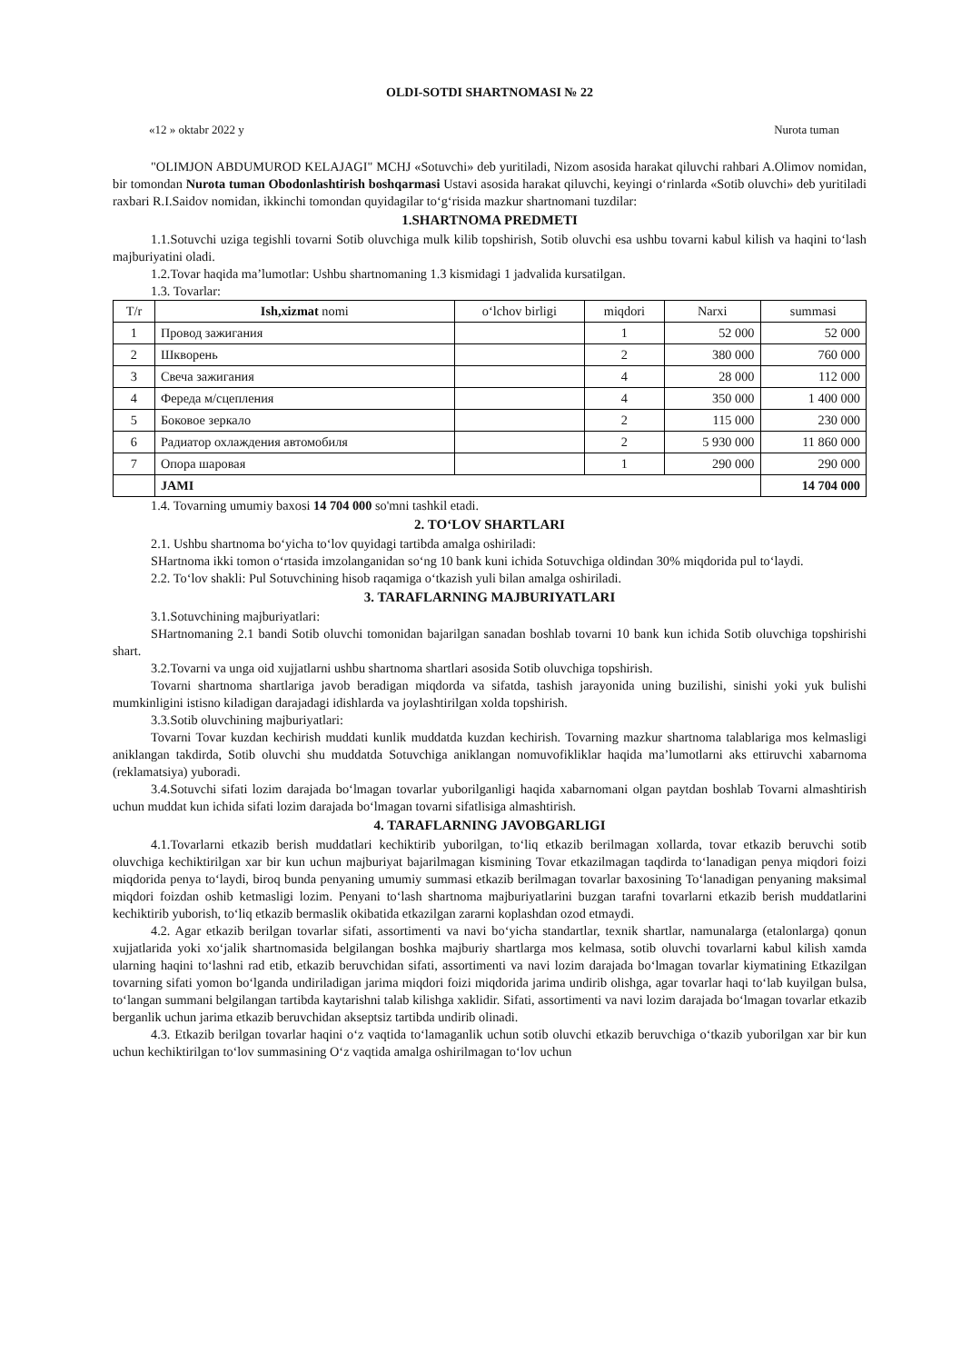OLDI-SOTDI SHARTNOMASI № 22
«12 » oktabr 2022 y Nurota tuman
"OLIMJON ABDUMUROD KELAJAGI" MCHJ «Sotuvchi» deb yuritiladi, Nizom asosida harakat qiluvchi rahbari A.Olimov nomidan, bir tomondan Nurota tuman Obodonlashtirish boshqarmasi Ustavi asosida harakat qiluvchi, keyingi o‘rinlarda «Sotib oluvchi» deb yuritiladi raxbari R.I.Saidov nomidan, ikkinchi tomondan quyidagilar to‘g‘risida mazkur shartnomani tuzdilar:
1.SHARTNOMA PREDMETI
1.1.Sotuvchi uziga tegishli tovarni Sotib oluvchiga mulk kilib topshirish, Sotib oluvchi esa ushbu tovarni kabul kilish va haqini to‘lash majburiyatini oladi.
1.2.Tovar haqida ma’lumotlar: Ushbu shartnomaning 1.3 kismidagi 1 jadvalida kursatilgan.
1.3. Tovarlar:
| T/r | Ish,xizmat nomi | o‘lchov birligi | miqdori | Narxi | summasi |
| --- | --- | --- | --- | --- | --- |
| 1 | Провод зажигания | | 1 | 52 000 | 52 000 |
| 2 | Шкворень | | 2 | 380 000 | 760 000 |
| 3 | Свеча зажигания | | 4 | 28 000 | 112 000 |
| 4 | Фереда м/сцепления | | 4 | 350 000 | 1 400 000 |
| 5 | Боковое зеркало | | 2 | 115 000 | 230 000 |
| 6 | Радиатор охлаждения автомобиля | | 2 | 5 930 000 | 11 860 000 |
| 7 | Опора шаровая | | 1 | 290 000 | 290 000 |
| | JAMI | | | | 14 704 000 |
1.4. Tovarning umumiy baxosi 14 704 000 so'mni tashkil etadi.
2. TO‘LOV SHARTLARI
2.1. Ushbu shartnoma bo‘yicha to‘lov quyidagi tartibda amalga oshiriladi:
SHartnoma ikki tomon o‘rtasida imzolanganidan so‘ng 10 bank kuni ichida Sotuvchiga oldindan 30% miqdorida pul to‘laydi.
2.2. To‘lov shakli: Pul Sotuvchining hisob raqamiga o‘tkazish yuli bilan amalga oshiriladi.
3. TARAFLARNING MAJBURIYATLARI
3.1.Sotuvchining majburiyatlari:
SHartnomaning 2.1 bandi Sotib oluvchi tomonidan bajarilgan sanadan boshlab tovarni 10 bank kun ichida Sotib oluvchiga topshirishi shart.
3.2.Tovarni va unga oid xujjatlarni ushbu shartnoma shartlari asosida Sotib oluvchiga topshirish.
Tovarni shartnoma shartlariga javob beradigan miqdorda va sifatda, tashish jarayonida uning buzilishi, sinishi yoki yuk bulishi mumkinligini istisno kiladigan darajadagi idishlarda va joylashtirilgan xolda topshirish.
3.3.Sotib oluvchining majburiyatlari:
Tovarni Tovar kuzdan kechirish muddati kunlik muddatda kuzdan kechirish. Tovarning mazkur shartnoma talablariga mos kelmasligi aniklangan takdirda, Sotib oluvchi shu muddatda Sotuvchiga aniklangan nomuvofikliklar haqida ma’lumotlarni aks ettiruvchi xabarnoma (reklamatsiya) yuboradi.
3.4.Sotuvchi sifati lozim darajada bo‘lmagan tovarlar yuborilganligi haqida xabarnomani olgan paytdan boshlab Tovarni almashtirish uchun muddat kun ichida sifati lozim darajada bo‘lmagan tovarni sifatlisiga almashtirish.
4. TARAFLARNING JAVOBGARLIGI
4.1.Tovarlarni etkazib berish muddatlari kechiktirib yuborilgan, to‘liq etkazib berilmagan xollarda, tovar etkazib beruvchi sotib oluvchiga kechiktirilgan xar bir kun uchun majburiyat bajarilmagan kismining Tovar etkazilmagan taqdirda to‘lanadigan penya miqdori foizi miqdorida penya to‘laydi, biroq bunda penyaning umumiy summasi etkazib berilmagan tovarlar baxosining To‘lanadigan penyaning maksimal miqdori foizdan oshib ketmasligi lozim. Penyani to‘lash shartnoma majburiyatlarini buzgan tarafni tovarlarni etkazib berish muddatlarini kechiktirib yuborish, to‘liq etkazib bermaslik okibatida etkazilgan zararni koplashdan ozod etmaydi.
4.2. Agar etkazib berilgan tovarlar sifati, assortimenti va navi bo‘yicha standartlar, texnik shartlar, namunalarga (etalonlarga) qonun xujjatlarida yoki xo‘jalik shartnomasida belgilangan boshka majburiy shartlarga mos kelmasa, sotib oluvchi tovarlarni kabul kilish xamda ularning haqini to‘lashni rad etib, etkazib beruvchidan sifati, assortimenti va navi lozim darajada bo‘lmagan tovarlar kiymatining Etkazilgan tovarning sifati yomon bo‘lganda undiriladigan jarima miqdori foizi miqdorida jarima undirib olishga, agar tovarlar haqi to‘lab kuyilgan bulsa, to‘langan summani belgilangan tartibda kaytarishni talab kilishga xaklidir. Sifati, assortimenti va navi lozim darajada bo‘lmagan tovarlar etkazib berganlik uchun jarima etkazib beruvchidan akseptsiz tartibda undirib olinadi.
4.3. Etkazib berilgan tovarlar haqini o‘z vaqtida to‘lamaganlik uchun sotib oluvchi etkazib beruvchiga o‘tkazib yuborilgan xar bir kun uchun kechiktirilgan to‘lov summasining O‘z vaqtida amalga oshirilmagan to‘lov uchun